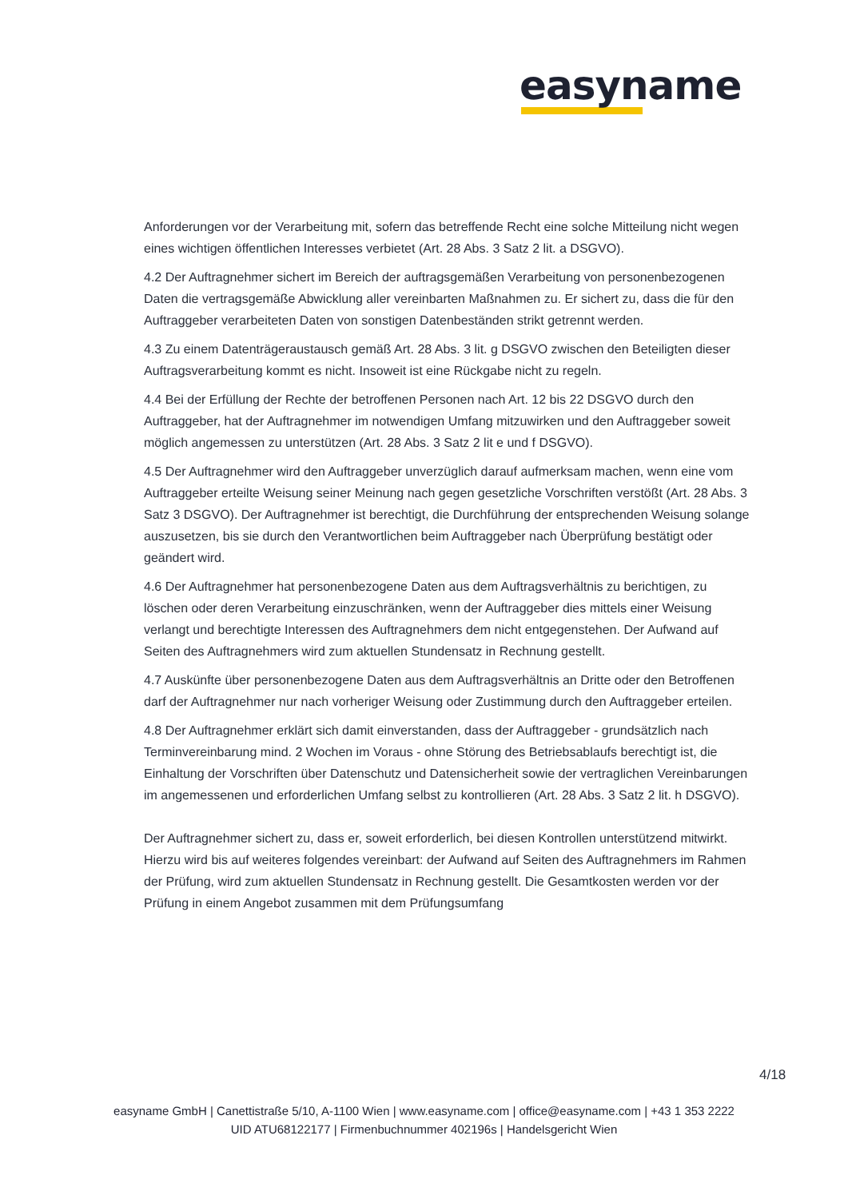easyname
Anforderungen vor der Verarbeitung mit, sofern das betreffende Recht eine solche Mitteilung nicht wegen eines wichtigen öffentlichen Interesses verbietet (Art. 28 Abs. 3 Satz 2 lit. a DSGVO).
4.2 Der Auftragnehmer sichert im Bereich der auftragsgemäßen Verarbeitung von personenbezogenen Daten die vertragsgemäße Abwicklung aller vereinbarten Maßnahmen zu. Er sichert zu, dass die für den Auftraggeber verarbeiteten Daten von sonstigen Datenbeständen strikt getrennt werden.
4.3 Zu einem Datenträgeraustausch gemäß Art. 28 Abs. 3 lit. g DSGVO zwischen den Beteiligten dieser Auftragsverarbeitung kommt es nicht. Insoweit ist eine Rückgabe nicht zu regeln.
4.4 Bei der Erfüllung der Rechte der betroffenen Personen nach Art. 12 bis 22 DSGVO durch den Auftraggeber, hat der Auftragnehmer im notwendigen Umfang mitzuwirken und den Auftraggeber soweit möglich angemessen zu unterstützen (Art. 28 Abs. 3 Satz 2 lit e und f DSGVO).
4.5 Der Auftragnehmer wird den Auftraggeber unverzüglich darauf aufmerksam machen, wenn eine vom Auftraggeber erteilte Weisung seiner Meinung nach gegen gesetzliche Vorschriften verstößt (Art. 28 Abs. 3 Satz 3 DSGVO). Der Auftragnehmer ist berechtigt, die Durchführung der entsprechenden Weisung solange auszusetzen, bis sie durch den Verantwortlichen beim Auftraggeber nach Überprüfung bestätigt oder geändert wird.
4.6 Der Auftragnehmer hat personenbezogene Daten aus dem Auftragsverhältnis zu berichtigen, zu löschen oder deren Verarbeitung einzuschränken, wenn der Auftraggeber dies mittels einer Weisung verlangt und berechtigte Interessen des Auftragnehmers dem nicht entgegenstehen. Der Aufwand auf Seiten des Auftragnehmers wird zum aktuellen Stundensatz in Rechnung gestellt.
4.7 Auskünfte über personenbezogene Daten aus dem Auftragsverhältnis an Dritte oder den Betroffenen darf der Auftragnehmer nur nach vorheriger Weisung oder Zustimmung durch den Auftraggeber erteilen.
4.8 Der Auftragnehmer erklärt sich damit einverstanden, dass der Auftraggeber - grundsätzlich nach Terminvereinbarung mind. 2 Wochen im Voraus - ohne Störung des Betriebsablaufs berechtigt ist, die Einhaltung der Vorschriften über Datenschutz und Datensicherheit sowie der vertraglichen Vereinbarungen im angemessenen und erforderlichen Umfang selbst zu kontrollieren (Art. 28 Abs. 3 Satz 2 lit. h DSGVO).
Der Auftragnehmer sichert zu, dass er, soweit erforderlich, bei diesen Kontrollen unterstützend mitwirkt. Hierzu wird bis auf weiteres folgendes vereinbart: der Aufwand auf Seiten des Auftragnehmers im Rahmen der Prüfung, wird zum aktuellen Stundensatz in Rechnung gestellt. Die Gesamtkosten werden vor der Prüfung in einem Angebot zusammen mit dem Prüfungsumfang
4/18
easyname GmbH | Canettistraße 5/10, A-1100 Wien | www.easyname.com | office@easyname.com | +43 1 353 2222
UID ATU68122177 | Firmenbuchnummer 402196s | Handelsgericht Wien